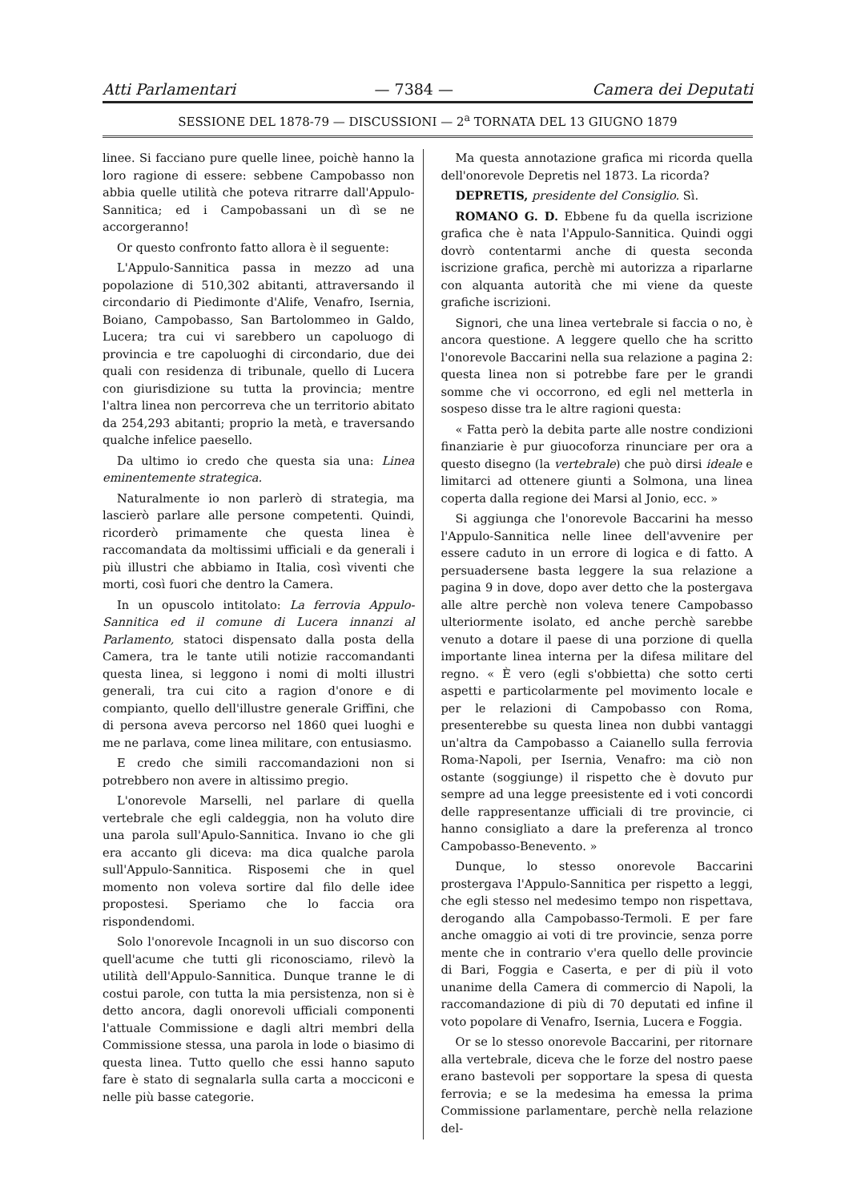Atti Parlamentari — 7384 — Camera dei Deputati
SESSIONE DEL 1878-79 — DISCUSSIONI — 2<sup>a</sup> TORNATA DEL 13 GIUGNO 1879
linee. Si facciano pure quelle linee, poichè hanno la loro ragione di essere: sebbene Campobasso non abbia quelle utilità che poteva ritrarre dall'Appulo-Sannitica; ed i Campobassani un dì se ne accorgeranno!
Or questo confronto fatto allora è il seguente:
L'Appulo-Sannitica passa in mezzo ad una popolazione di 510,302 abitanti, attraversando il circondario di Piedimonte d'Alife, Venafro, Isernia, Boiano, Campobasso, San Bartolommeo in Galdo, Lucera; tra cui vi sarebbero un capoluogo di provincia e tre capoluoghi di circondario, due dei quali con residenza di tribunale, quello di Lucera con giurisdizione su tutta la provincia; mentre l'altra linea non percorreva che un territorio abitato da 254,293 abitanti; proprio la metà, e traversando qualche infelice paesello.
Da ultimo io credo che questa sia una: Linea eminentemente strategica.
Naturalmente io non parlerò di strategia, ma lascierò parlare alle persone competenti. Quindi, ricorderò primamente che questa linea è raccomandata da moltissimi ufficiali e da generali i più illustri che abbiamo in Italia, così viventi che morti, così fuori che dentro la Camera.
In un opuscolo intitolato: La ferrovia Appulo-Sannitica ed il comune di Lucera innanzi al Parlamento, statoci dispensato dalla posta della Camera, tra le tante utili notizie raccomandanti questa linea, si leggono i nomi di molti illustri generali, tra cui cito a ragion d'onore e di compianto, quello dell'illustre generale Griffini, che di persona aveva percorso nel 1860 quei luoghi e me ne parlava, come linea militare, con entusiasmo.
E credo che simili raccomandazioni non si potrebbero non avere in altissimo pregio.
L'onorevole Marselli, nel parlare di quella vertebrale che egli caldeggia, non ha voluto dire una parola sull'Apulo-Sannitica. Invano io che gli era accanto gli diceva: ma dica qualche parola sull'Appulo-Sannitica. Risposemi che in quel momento non voleva sortire dal filo delle idee propostesi. Speriamo che lo faccia ora rispondendomi.
Solo l'onorevole Incagnoli in un suo discorso con quell'acume che tutti gli riconosciamo, rilevò la utilità dell'Appulo-Sannitica. Dunque tranne le di costui parole, con tutta la mia persistenza, non si è detto ancora, dagli onorevoli ufficiali componenti l'attuale Commissione e dagli altri membri della Commissione stessa, una parola in lode o biasimo di questa linea. Tutto quello che essi hanno saputo fare è stato di segnalarla sulla carta a mocciconi e nelle più basse categorie.
Ma questa annotazione grafica mi ricorda quella dell'onorevole Depretis nel 1873. La ricorda?
DEPRETIS, presidente del Consiglio. Sì.
ROMANO G. D. Ebbene fu da quella iscrizione grafica che è nata l'Appulo-Sannitica. Quindi oggi dovrò contentarmi anche di questa seconda iscrizione grafica, perchè mi autorizza a riparlarne con alquanta autorità che mi viene da queste grafiche iscrizioni.
Signori, che una linea vertebrale si faccia o no, è ancora questione. A leggere quello che ha scritto l'onorevole Baccarini nella sua relazione a pagina 2: questa linea non si potrebbe fare per le grandi somme che vi occorrono, ed egli nel metterla in sospeso disse tra le altre ragioni questa:
« Fatta però la debita parte alle nostre condizioni finanziarie è pur giuocoforza rinunciare per ora a questo disegno (la vertebrale) che può dirsi ideale e limitarci ad ottenere giunti a Solmona, una linea coperta dalla regione dei Marsi al Jonio, ecc. »
Si aggiunga che l'onorevole Baccarini ha messo l'Appulo-Sannitica nelle linee dell'avvenire per essere caduto in un errore di logica e di fatto. A persuadersene basta leggere la sua relazione a pagina 9 in dove, dopo aver detto che la postergava alle altre perchè non voleva tenere Campobasso ulteriormente isolato, ed anche perchè sarebbe venuto a dotare il paese di una porzione di quella importante linea interna per la difesa militare del regno. « È vero (egli s'obbietta) che sotto certi aspetti e particolarmente pel movimento locale e per le relazioni di Campobasso con Roma, presenterebbe su questa linea non dubbi vantaggi un'altra da Campobasso a Caianello sulla ferrovia Roma-Napoli, per Isernia, Venafro: ma ciò non ostante (soggiunge) il rispetto che è dovuto pur sempre ad una legge preesistente ed i voti concordi delle rappresentanze ufficiali di tre provincie, ci hanno consigliato a dare la preferenza al tronco Campobasso-Benevento. »
Dunque, lo stesso onorevole Baccarini prostergava l'Appulo-Sannitica per rispetto a leggi, che egli stesso nel medesimo tempo non rispettava, derogando alla Campobasso-Termoli. E per fare anche omaggio ai voti di tre provincie, senza porre mente che in contrario v'era quello delle provincie di Bari, Foggia e Caserta, e per di più il voto unanime della Camera di commercio di Napoli, la raccomandazione di più di 70 deputati ed infine il voto popolare di Venafro, Isernia, Lucera e Foggia.
Or se lo stesso onorevole Baccarini, per ritornare alla vertebrale, diceva che le forze del nostro paese erano bastevoli per sopportare la spesa di questa ferrovia; e se la medesima ha emessa la prima Commissione parlamentare, perchè nella relazione del-